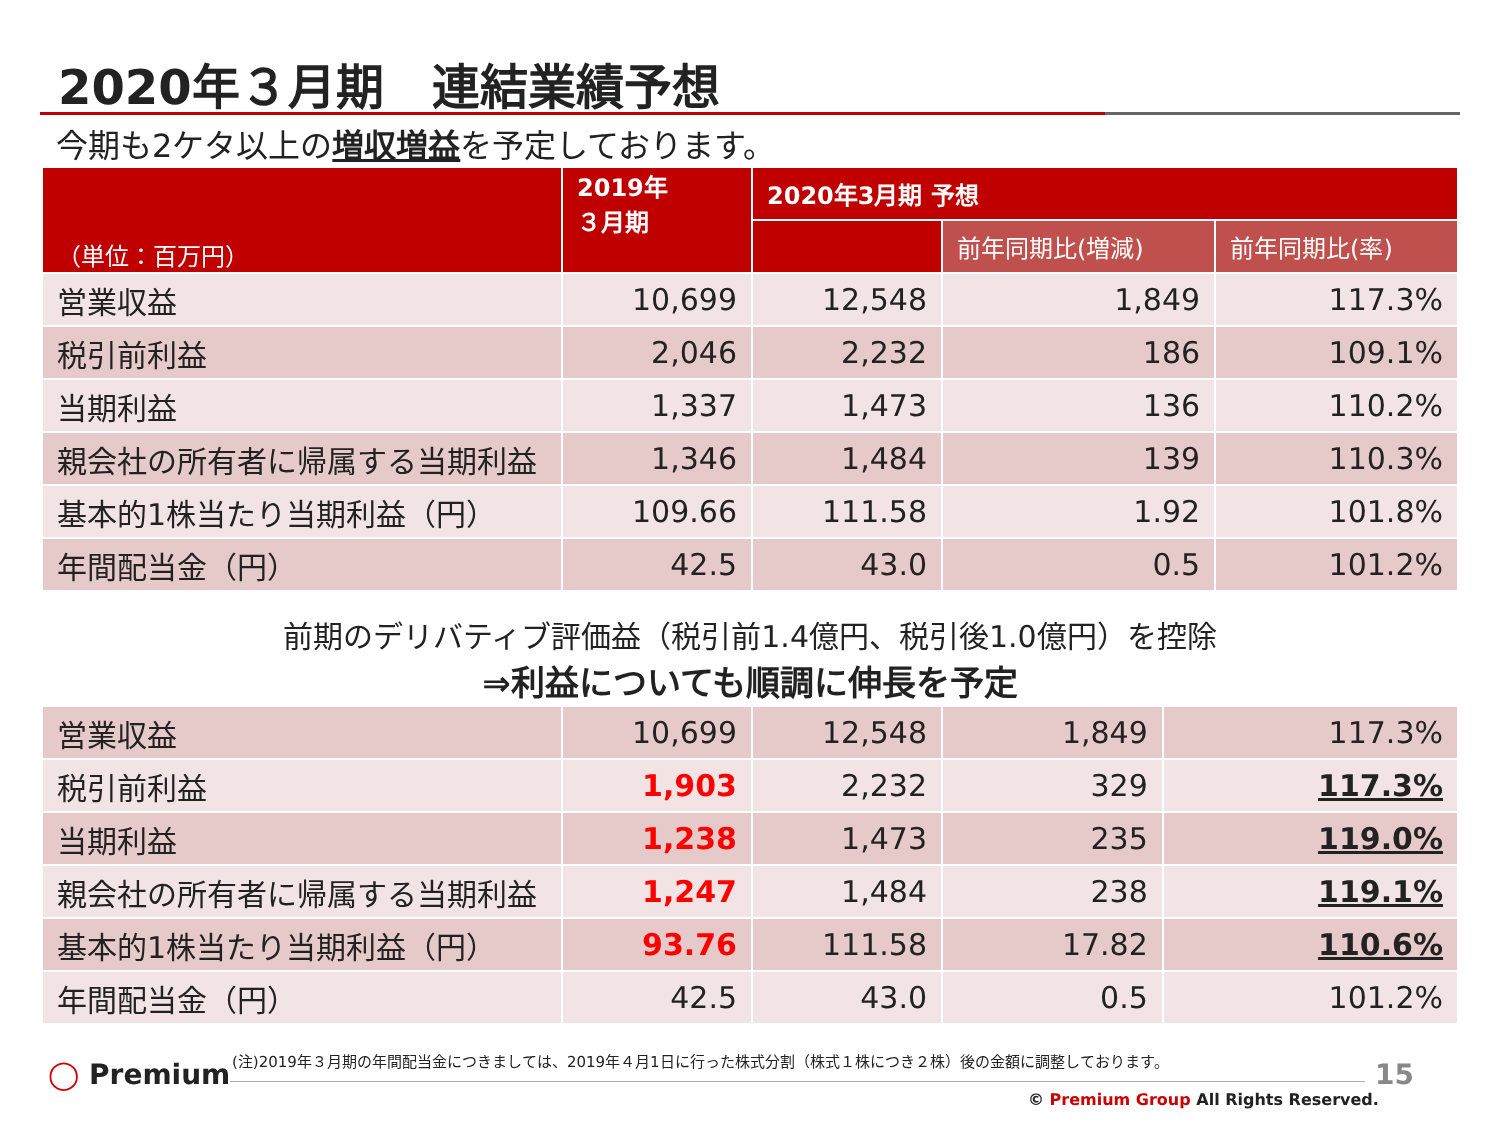2020年３月期　連結業績予想
今期も2ケタ以上の増収増益を予定しております。
| （単位：百万円） | 2019年 ３月期 | 2020年3月期 予想 | | |
| --- | --- | --- | --- | --- |
| | | | 前年同期比(増減) | 前年同期比(率) |
| 営業収益 | 10,699 | 12,548 | 1,849 | 117.3% |
| 税引前利益 | 2,046 | 2,232 | 186 | 109.1% |
| 当期利益 | 1,337 | 1,473 | 136 | 110.2% |
| 親会社の所有者に帰属する当期利益 | 1,346 | 1,484 | 139 | 110.3% |
| 基本的1株当たり当期利益（円） | 109.66 | 111.58 | 1.92 | 101.8% |
| 年間配当金（円） | 42.5 | 43.0 | 0.5 | 101.2% |
前期のデリバティブ評価益（税引前1.4億円、税引後1.0億円）を控除
⇒利益についても順調に伸長を予定
| 営業収益 | 10,699 | 12,548 | 1,849 | 117.3% |
| 税引前利益 | 1,903 | 2,232 | 329 | 117.3% |
| 当期利益 | 1,238 | 1,473 | 235 | 119.0% |
| 親会社の所有者に帰属する当期利益 | 1,247 | 1,484 | 238 | 119.1% |
| 基本的1株当たり当期利益（円） | 93.76 | 111.58 | 17.82 | 110.6% |
| 年間配当金（円） | 42.5 | 43.0 | 0.5 | 101.2% |
◯ Premium
(注)2019年３月期の年間配当金につきましては、2019年４月1日に行った株式分割（株式１株につき２株）後の金額に調整しております。
15
© Premium Group All Rights Reserved.